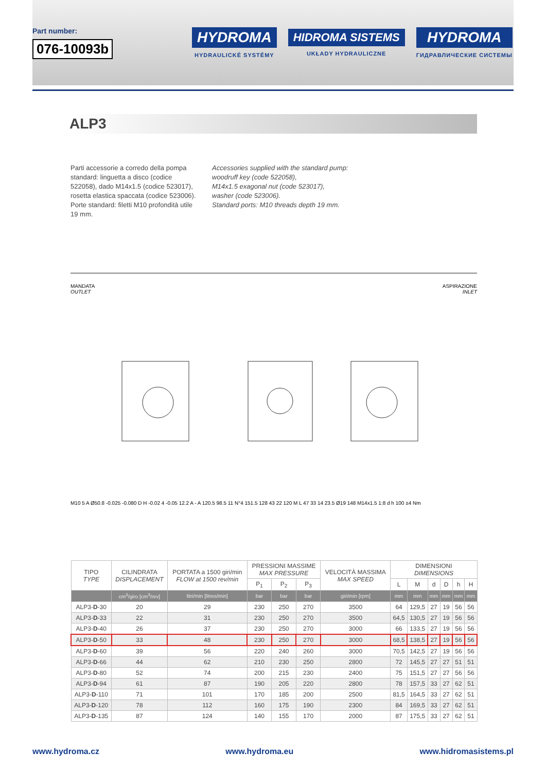Part number:
076-10093b
HYDROMA
HYDRAULICKÉ SYSTÉMY
HIDROMA SISTEMS
UKŁADY HYDRAULICZNE
HYDROMA
ГИДРАВЛИЧЕСКИЕ СИСТЕМЫ
ALP3
Parti accessorie a corredo della pompa standard: linguetta a disco (codice 522058), dado M14x1.5 (codice 523017), rosetta elastica spaccata (codice 523006). Porte standard: filetti M10 profondità utile 19 mm.
Accessories supplied with the standard pump:
woodruff key (code 522058),
M14x1.5 exagonal nut (code 523017),
washer (code 523006).
Standard ports: M10 threads depth 19 mm.
MANDATA
OUTLET
ASPIRAZIONE
INLET
M10 5 A Ø50.8 -0.025 -0.080 D H -0.02 4 -0.05 12.2 A - A 120.5 98.5 11 N°4 151.5 128 43 22 120 M L 47 33 14 23.5 Ø19 148 M14x1.5 1:8 d h 100 ±4 Nm
| TIPO TYPE | CILINDRATA DISPLACEMENT | PORTATA a 1500 giri/min FLOW at 1500 rev/min | PRESSIONI MASSIME MAX PRESSURE | | | VELOCITÀ MASSIMA MAX SPEED | DIMENSIONI DIMENSIONS | | | | | |
| --- | --- | --- | --- | --- | --- | --- | --- | --- | --- | --- | --- | --- |
| | | | P<sub>1</sub> | P<sub>2</sub> | P<sub>3</sub> | | L | M | d | D | h | H |
| | cm<sup>3</sup>/giro [cm<sup>3</sup>/rev] | litri/min [litres/min] | bar | bar | bar | giri/min [rpm] | mm | mm | mm | mm | mm | mm |
| ALP3- D -30 | 20 | 29 | 230 | 250 | 270 | 3500 | 64 | 129,5 | 27 | 19 | 56 | 56 |
| ALP3- D -33 | 22 | 31 | 230 | 250 | 270 | 3500 | 64,5 | 130,5 | 27 | 19 | 56 | 56 |
| ALP3- D -40 | 26 | 37 | 230 | 250 | 270 | 3000 | 66 | 133,5 | 27 | 19 | 56 | 56 |
| ALP3- D -50 | 33 | 48 | 230 | 250 | 270 | 3000 | 68,5 | 138,5 | 27 | 19 | 56 | 56 |
| ALP3- D -60 | 39 | 56 | 220 | 240 | 260 | 3000 | 70,5 | 142,5 | 27 | 19 | 56 | 56 |
| ALP3- D -66 | 44 | 62 | 210 | 230 | 250 | 2800 | 72 | 145,5 | 27 | 27 | 51 | 51 |
| ALP3- D -80 | 52 | 74 | 200 | 215 | 230 | 2400 | 75 | 151,5 | 27 | 27 | 56 | 56 |
| ALP3- D -94 | 61 | 87 | 190 | 205 | 220 | 2800 | 78 | 157,5 | 33 | 27 | 62 | 51 |
| ALP3- D -110 | 71 | 101 | 170 | 185 | 200 | 2500 | 81,5 | 164,5 | 33 | 27 | 62 | 51 |
| ALP3- D -120 | 78 | 112 | 160 | 175 | 190 | 2300 | 84 | 169,5 | 33 | 27 | 62 | 51 |
| ALP3- D -135 | 87 | 124 | 140 | 155 | 170 | 2000 | 87 | 175,5 | 33 | 27 | 62 | 51 |
www.hydroma.cz www.hydroma.eu www.hidromasistems.pl